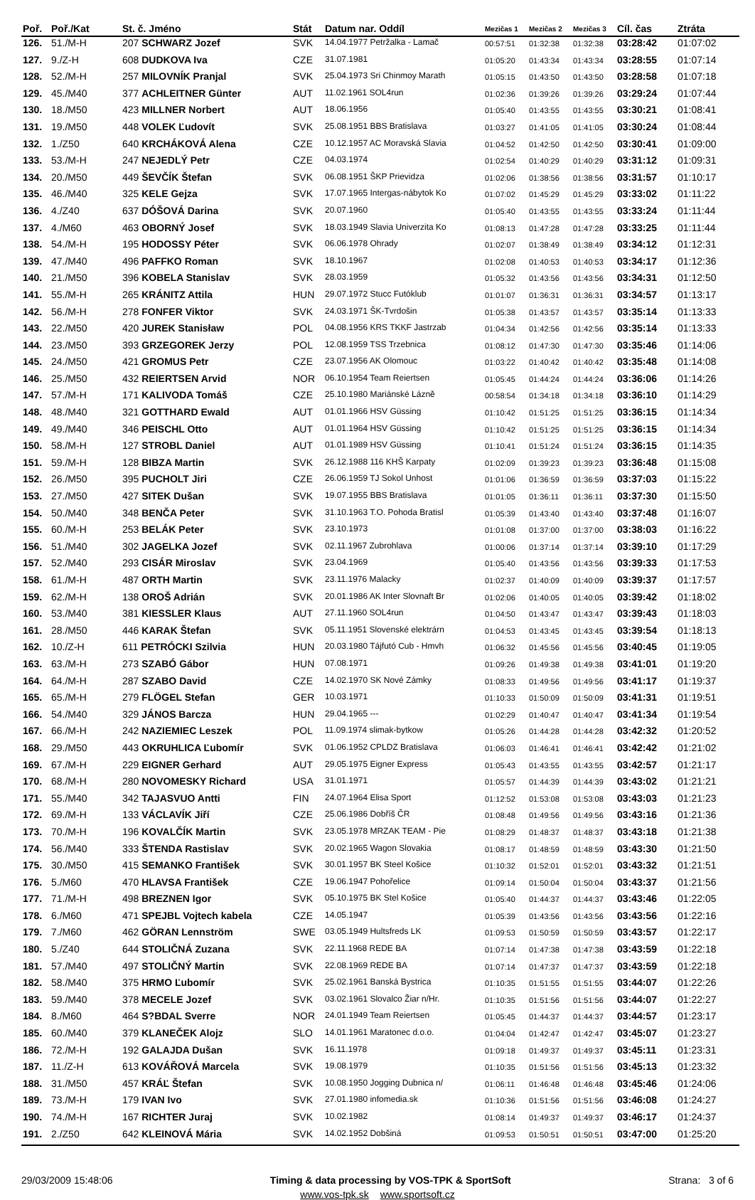| Poř. | Poř./Kat | St. č. Jméno | Stát | Datum nar. Oddíl | Mezičas 1 | Mezičas 2 | Mezičas 3 | Cíl. čas | Ztráta |
| --- | --- | --- | --- | --- | --- | --- | --- | --- | --- |
| 126. | 51./M-H | 207 SCHWARZ Jozef | SVK | 14.04.1977 Petržalka - Lamač | 00:57:51 | 01:32:38 | 01:32:38 | 03:28:42 | 01:07:02 |
| 127. | 9./Z-H | 608 DUDKOVA Iva | CZE | 31.07.1981 | 01:05:20 | 01:43:34 | 01:43:34 | 03:28:55 | 01:07:14 |
| 128. | 52./M-H | 257 MILOVNÍK Pranjal | SVK | 25.04.1973 Sri Chinmoy Marath | 01:05:15 | 01:43:50 | 01:43:50 | 03:28:58 | 01:07:18 |
| 129. | 45./M40 | 377 ACHLEITNER Günter | AUT | 11.02.1961 SOL4run | 01:02:36 | 01:39:26 | 01:39:26 | 03:29:24 | 01:07:44 |
| 130. | 18./M50 | 423 MILLNER Norbert | AUT | 18.06.1956 | 01:05:40 | 01:43:55 | 01:43:55 | 03:30:21 | 01:08:41 |
| 131. | 19./M50 | 448 VOLEK Ľudovít | SVK | 25.08.1951 BBS Bratislava | 01:03:27 | 01:41:05 | 01:41:05 | 03:30:24 | 01:08:44 |
| 132. | 1./Z50 | 640 KRCHÁKOVÁ Alena | CZE | 10.12.1957 AC Moravská Slavia | 01:04:52 | 01:42:50 | 01:42:50 | 03:30:41 | 01:09:00 |
| 133. | 53./M-H | 247 NEJEDLÝ Petr | CZE | 04.03.1974 | 01:02:54 | 01:40:29 | 01:40:29 | 03:31:12 | 01:09:31 |
| 134. | 20./M50 | 449 ŠEVČÍK Štefan | SVK | 06.08.1951 ŠKP Prievidza | 01:02:06 | 01:38:56 | 01:38:56 | 03:31:57 | 01:10:17 |
| 135. | 46./M40 | 325 KELE Gejza | SVK | 17.07.1965 Intergas-nábytok Ko | 01:07:02 | 01:45:29 | 01:45:29 | 03:33:02 | 01:11:22 |
| 136. | 4./Z40 | 637 DÓŠOVÁ Darina | SVK | 20.07.1960 | 01:05:40 | 01:43:55 | 01:43:55 | 03:33:24 | 01:11:44 |
| 137. | 4./M60 | 463 OBORNÝ Josef | SVK | 18.03.1949 Slavia Univerzita Ko | 01:08:13 | 01:47:28 | 01:47:28 | 03:33:25 | 01:11:44 |
| 138. | 54./M-H | 195 HODOSSY Péter | SVK | 06.06.1978 Ohrady | 01:02:07 | 01:38:49 | 01:38:49 | 03:34:12 | 01:12:31 |
| 139. | 47./M40 | 496 PAFFKO Roman | SVK | 18.10.1967 | 01:02:08 | 01:40:53 | 01:40:53 | 03:34:17 | 01:12:36 |
| 140. | 21./M50 | 396 KOBELA Stanislav | SVK | 28.03.1959 | 01:05:32 | 01:43:56 | 01:43:56 | 03:34:31 | 01:12:50 |
| 141. | 55./M-H | 265 KRÁNITZ Attila | HUN | 29.07.1972 Stucc Futóklub | 01:01:07 | 01:36:31 | 01:36:31 | 03:34:57 | 01:13:17 |
| 142. | 56./M-H | 278 FONFER Viktor | SVK | 24.03.1971 ŠK-Tvrdošin | 01:05:38 | 01:43:57 | 01:43:57 | 03:35:14 | 01:13:33 |
| 143. | 22./M50 | 420 JUREK Stanisław | POL | 04.08.1956 KRS TKKF Jastrzab | 01:04:34 | 01:42:56 | 01:42:56 | 03:35:14 | 01:13:33 |
| 144. | 23./M50 | 393 GRZEGOREK Jerzy | POL | 12.08.1959 TSS Trzebnica | 01:08:12 | 01:47:30 | 01:47:30 | 03:35:46 | 01:14:06 |
| 145. | 24./M50 | 421 GROMUS Petr | CZE | 23.07.1956 AK Olomouc | 01:03:22 | 01:40:42 | 01:40:42 | 03:35:48 | 01:14:08 |
| 146. | 25./M50 | 432 REIERTSEN Arvid | NOR | 06.10.1954 Team Reiertsen | 01:05:45 | 01:44:24 | 01:44:24 | 03:36:06 | 01:14:26 |
| 147. | 57./M-H | 171 KALIVODA Tomáš | CZE | 25.10.1980 Mariánské Lázně | 00:58:54 | 01:34:18 | 01:34:18 | 03:36:10 | 01:14:29 |
| 148. | 48./M40 | 321 GOTTHARD Ewald | AUT | 01.01.1966 HSV Güssing | 01:10:42 | 01:51:25 | 01:51:25 | 03:36:15 | 01:14:34 |
| 149. | 49./M40 | 346 PEISCHL Otto | AUT | 01.01.1964 HSV Güssing | 01:10:42 | 01:51:25 | 01:51:25 | 03:36:15 | 01:14:34 |
| 150. | 58./M-H | 127 STROBL Daniel | AUT | 01.01.1989 HSV Güssing | 01:10:41 | 01:51:24 | 01:51:24 | 03:36:15 | 01:14:35 |
| 151. | 59./M-H | 128 BIBZA Martin | SVK | 26.12.1988 116 KHŠ Karpaty | 01:02:09 | 01:39:23 | 01:39:23 | 03:36:48 | 01:15:08 |
| 152. | 26./M50 | 395 PUCHOLT Jiri | CZE | 26.06.1959 TJ Sokol Unhost | 01:01:06 | 01:36:59 | 01:36:59 | 03:37:03 | 01:15:22 |
| 153. | 27./M50 | 427 SITEK Dušan | SVK | 19.07.1955 BBS Bratislava | 01:01:05 | 01:36:11 | 01:36:11 | 03:37:30 | 01:15:50 |
| 154. | 50./M40 | 348 BENČA Peter | SVK | 31.10.1963 T.O. Pohoda Bratisl | 01:05:39 | 01:43:40 | 01:43:40 | 03:37:48 | 01:16:07 |
| 155. | 60./M-H | 253 BELÁK Peter | SVK | 23.10.1973 | 01:01:08 | 01:37:00 | 01:37:00 | 03:38:03 | 01:16:22 |
| 156. | 51./M40 | 302 JAGELKA Jozef | SVK | 02.11.1967 Zubrohlava | 01:00:06 | 01:37:14 | 01:37:14 | 03:39:10 | 01:17:29 |
| 157. | 52./M40 | 293 CISÁR Miroslav | SVK | 23.04.1969 | 01:05:40 | 01:43:56 | 01:43:56 | 03:39:33 | 01:17:53 |
| 158. | 61./M-H | 487 ORTH Martin | SVK | 23.11.1976 Malacky | 01:02:37 | 01:40:09 | 01:40:09 | 03:39:37 | 01:17:57 |
| 159. | 62./M-H | 138 OROŠ Adrián | SVK | 20.01.1986 AK Inter Slovnaft Br | 01:02:06 | 01:40:05 | 01:40:05 | 03:39:42 | 01:18:02 |
| 160. | 53./M40 | 381 KIESSLER Klaus | AUT | 27.11.1960 SOL4run | 01:04:50 | 01:43:47 | 01:43:47 | 03:39:43 | 01:18:03 |
| 161. | 28./M50 | 446 KARAK Štefan | SVK | 05.11.1951 Slovenské elektrárn | 01:04:53 | 01:43:45 | 01:43:45 | 03:39:54 | 01:18:13 |
| 162. | 10./Z-H | 611 PETRÓCKI Szilvia | HUN | 20.03.1980 Tájfutó Cub - Hmvh | 01:06:32 | 01:45:56 | 01:45:56 | 03:40:45 | 01:19:05 |
| 163. | 63./M-H | 273 SZABÓ Gábor | HUN | 07.08.1971 | 01:09:26 | 01:49:38 | 01:49:38 | 03:41:01 | 01:19:20 |
| 164. | 64./M-H | 287 SZABO David | CZE | 14.02.1970 SK Nové Zámky | 01:08:33 | 01:49:56 | 01:49:56 | 03:41:17 | 01:19:37 |
| 165. | 65./M-H | 279 FLÖGEL Stefan | GER | 10.03.1971 | 01:10:33 | 01:50:09 | 01:50:09 | 03:41:31 | 01:19:51 |
| 166. | 54./M40 | 329 JÁNOS Barcza | HUN | 29.04.1965 --- | 01:02:29 | 01:40:47 | 01:40:47 | 03:41:34 | 01:19:54 |
| 167. | 66./M-H | 242 NAZIEMIEC Leszek | POL | 11.09.1974 slimak-bytkow | 01:05:26 | 01:44:28 | 01:44:28 | 03:42:32 | 01:20:52 |
| 168. | 29./M50 | 443 OKRUHLICA Ľubomír | SVK | 01.06.1952 CPLDZ Bratislava | 01:06:03 | 01:46:41 | 01:46:41 | 03:42:42 | 01:21:02 |
| 169. | 67./M-H | 229 EIGNER Gerhard | AUT | 29.05.1975 Eigner Express | 01:05:43 | 01:43:55 | 01:43:55 | 03:42:57 | 01:21:17 |
| 170. | 68./M-H | 280 NOVOMESKY Richard | USA | 31.01.1971 | 01:05:57 | 01:44:39 | 01:44:39 | 03:43:02 | 01:21:21 |
| 171. | 55./M40 | 342 TAJASVUO Antti | FIN | 24.07.1964 Elisa Sport | 01:12:52 | 01:53:08 | 01:53:08 | 03:43:03 | 01:21:23 |
| 172. | 69./M-H | 133 VÁCLAVÍK Jiří | CZE | 25.06.1986 Dobříš ČR | 01:08:48 | 01:49:56 | 01:49:56 | 03:43:16 | 01:21:36 |
| 173. | 70./M-H | 196 KOVALČÍK Martin | SVK | 23.05.1978 MRZAK TEAM - Pie | 01:08:29 | 01:48:37 | 01:48:37 | 03:43:18 | 01:21:38 |
| 174. | 56./M40 | 333 ŠTENDA Rastislav | SVK | 20.02.1965 Wagon Slovakia | 01:08:17 | 01:48:59 | 01:48:59 | 03:43:30 | 01:21:50 |
| 175. | 30./M50 | 415 SEMANKO František | SVK | 30.01.1957 BK Steel Košice | 01:10:32 | 01:52:01 | 01:52:01 | 03:43:32 | 01:21:51 |
| 176. | 5./M60 | 470 HLAVSA František | CZE | 19.06.1947 Pohořelice | 01:09:14 | 01:50:04 | 01:50:04 | 03:43:37 | 01:21:56 |
| 177. | 71./M-H | 498 BREZNEN Igor | SVK | 05.10.1975 BK Stel Košice | 01:05:40 | 01:44:37 | 01:44:37 | 03:43:46 | 01:22:05 |
| 178. | 6./M60 | 471 SPEJBL Vojtech kabela | CZE | 14.05.1947 | 01:05:39 | 01:43:56 | 01:43:56 | 03:43:56 | 01:22:16 |
| 179. | 7./M60 | 462 GÖRAN Lennström | SWE | 03.05.1949 Hultsfreds LK | 01:09:53 | 01:50:59 | 01:50:59 | 03:43:57 | 01:22:17 |
| 180. | 5./Z40 | 644 STOLIČNÁ Zuzana | SVK | 22.11.1968 REDE BA | 01:07:14 | 01:47:38 | 01:47:38 | 03:43:59 | 01:22:18 |
| 181. | 57./M40 | 497 STOLIČNÝ Martin | SVK | 22.08.1969 REDE BA | 01:07:14 | 01:47:37 | 01:47:37 | 03:43:59 | 01:22:18 |
| 182. | 58./M40 | 375 HRMO Ľubomír | SVK | 25.02.1961 Banská Bystrica | 01:10:35 | 01:51:55 | 01:51:55 | 03:44:07 | 01:22:26 |
| 183. | 59./M40 | 378 MECELE Jozef | SVK | 03.02.1961 Slovalco Žiar n/Hr. | 01:10:35 | 01:51:56 | 01:51:56 | 03:44:07 | 01:22:27 |
| 184. | 8./M60 | 464 S?BDAL Sverre | NOR | 24.01.1949 Team Reiertsen | 01:05:45 | 01:44:37 | 01:44:37 | 03:44:57 | 01:23:17 |
| 185. | 60./M40 | 379 KLANEČEK Alojz | SLO | 14.01.1961 Maratonec d.o.o. | 01:04:04 | 01:42:47 | 01:42:47 | 03:45:07 | 01:23:27 |
| 186. | 72./M-H | 192 GALAJDA Dušan | SVK | 16.11.1978 | 01:09:18 | 01:49:37 | 01:49:37 | 03:45:11 | 01:23:31 |
| 187. | 11./Z-H | 613 KOVÁŘOVÁ Marcela | SVK | 19.08.1979 | 01:10:35 | 01:51:56 | 01:51:56 | 03:45:13 | 01:23:32 |
| 188. | 31./M50 | 457 KRÁĽ Štefan | SVK | 10.08.1950 Jogging Dubnica n/ | 01:06:11 | 01:46:48 | 01:46:48 | 03:45:46 | 01:24:06 |
| 189. | 73./M-H | 179 IVAN Ivo | SVK | 27.01.1980 infomedia.sk | 01:10:36 | 01:51:56 | 01:51:56 | 03:46:08 | 01:24:27 |
| 190. | 74./M-H | 167 RICHTER Juraj | SVK | 10.02.1982 | 01:08:14 | 01:49:37 | 01:49:37 | 03:46:17 | 01:24:37 |
| 191. | 2./Z50 | 642 KLEINOVÁ Mária | SVK | 14.02.1952 Dobšiná | 01:09:53 | 01:50:51 | 01:50:51 | 03:47:00 | 01:25:20 |
29/03/2009 15:48:06 Timing & data processing by VOS-TPK & SportSoft Strana: 3 of 6
www.vos-tpk.sk www.sportsoft.cz